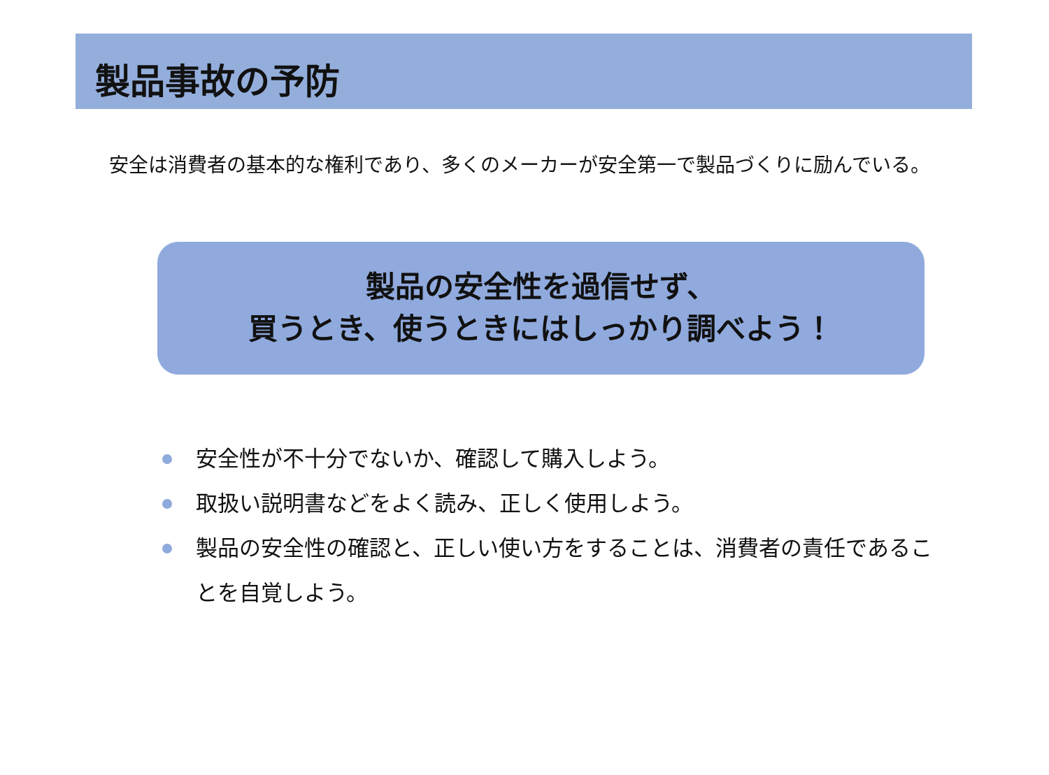製品事故の予防
安全は消費者の基本的な権利であり、多くのメーカーが安全第一で製品づくりに励んでいる。
製品の安全性を過信せず、
買うとき、使うときにはしっかり調べよう！
安全性が不十分でないか、確認して購入しよう。
取扱い説明書などをよく読み、正しく使用しよう。
製品の安全性の確認と、正しい使い方をすることは、消費者の責任であることを自覚しよう。